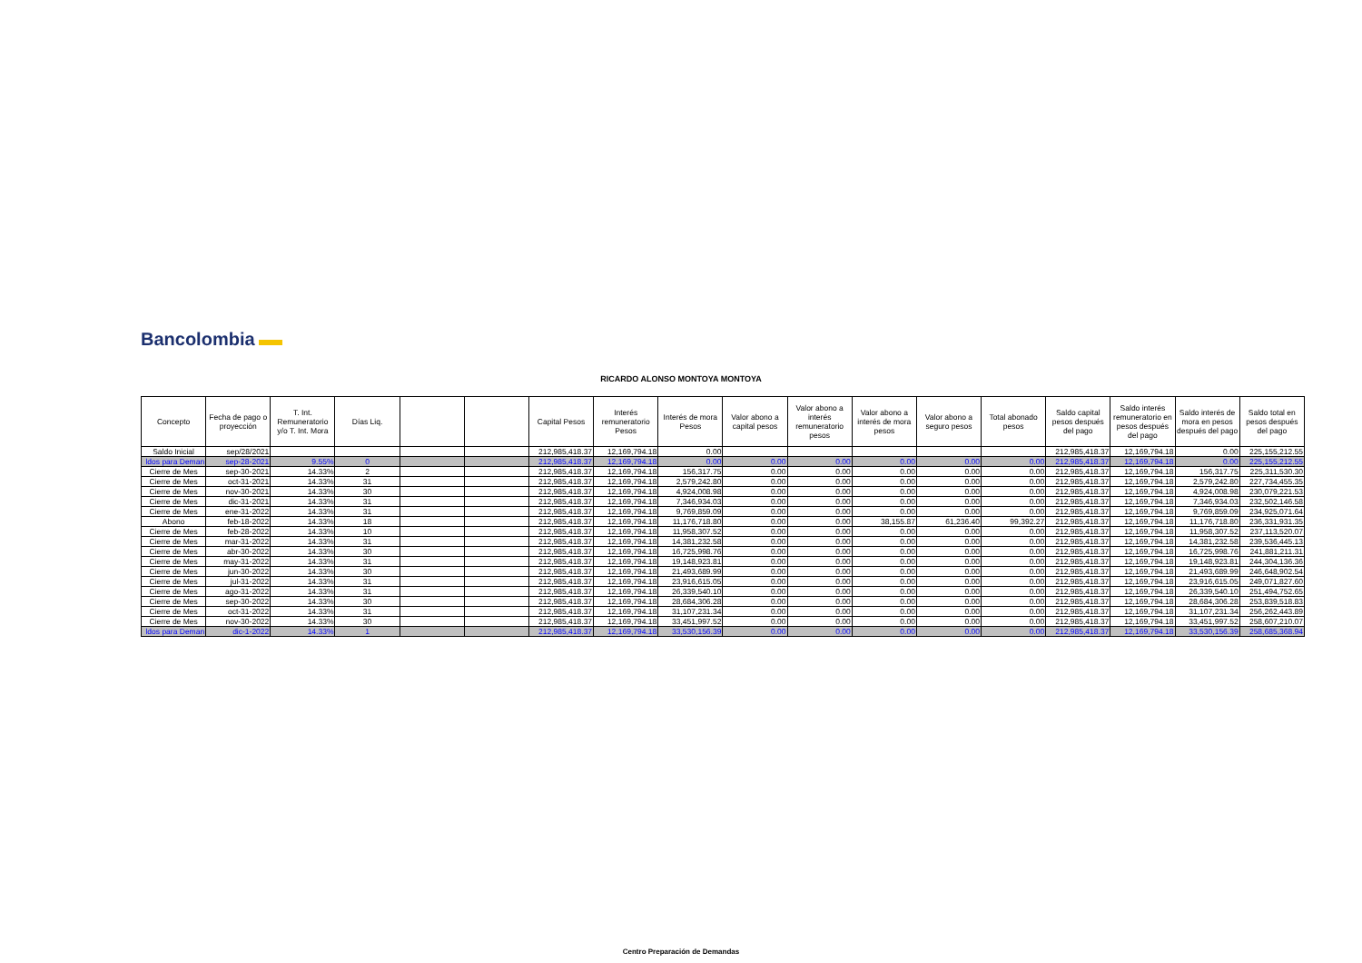Bancolombia
RICARDO ALONSO MONTOYA MONTOYA
| Concepto | Fecha de pago o proyección | T. Int. Remuneratorio y/o T. Int. Mora | Días Liq. | | | Capital Pesos | Interés remuneratorio Pesos | Interés de mora Pesos | Valor abono a capital pesos | Valor abono a interés remuneratorio pesos | Valor abono a interés de mora pesos | Valor abono a seguro pesos | Total abonado pesos | Saldo capital pesos después del pago | Saldo interés remuneratorio en pesos después del pago | Saldo interés de mora en pesos después del pago | Saldo total en pesos después del pago |
| --- | --- | --- | --- | --- | --- | --- | --- | --- | --- | --- | --- | --- | --- | --- | --- | --- | --- |
| Saldo Inicial | sep/28/2021 | | | | | 212,985,418.37 | 12,169,794.18 | 0.00 | | | | | | 212,985,418.37 | 12,169,794.18 | 0.00 | 225,155,212.55 |
| ldos para Deman | sep-28-2021 | 9.55% | 0 | | | 212,985,418.37 | 12,169,794.18 | 0.00 | 0.00 | 0.00 | 0.00 | 0.00 | 0.00 | 212,985,418.37 | 12,169,794.18 | 0.00 | 225,155,212.55 |
| Cierre de Mes | sep-30-2021 | 14.33% | 2 | | | 212,985,418.37 | 12,169,794.18 | 156,317.75 | 0.00 | 0.00 | 0.00 | 0.00 | 0.00 | 212,985,418.37 | 12,169,794.18 | 156,317.75 | 225,311,530.30 |
| Cierre de Mes | oct-31-2021 | 14.33% | 31 | | | 212,985,418.37 | 12,169,794.18 | 2,579,242.80 | 0.00 | 0.00 | 0.00 | 0.00 | 0.00 | 212,985,418.37 | 12,169,794.18 | 2,579,242.80 | 227,734,455.35 |
| Cierre de Mes | nov-30-2021 | 14.33% | 30 | | | 212,985,418.37 | 12,169,794.18 | 4,924,008.98 | 0.00 | 0.00 | 0.00 | 0.00 | 0.00 | 212,985,418.37 | 12,169,794.18 | 4,924,008.98 | 230,079,221.53 |
| Cierre de Mes | dic-31-2021 | 14.33% | 31 | | | 212,985,418.37 | 12,169,794.18 | 7,346,934.03 | 0.00 | 0.00 | 0.00 | 0.00 | 0.00 | 212,985,418.37 | 12,169,794.18 | 7,346,934.03 | 232,502,146.58 |
| Cierre de Mes | ene-31-2022 | 14.33% | 31 | | | 212,985,418.37 | 12,169,794.18 | 9,769,859.09 | 0.00 | 0.00 | 0.00 | 0.00 | 0.00 | 212,985,418.37 | 12,169,794.18 | 9,769,859.09 | 234,925,071.64 |
| Abono | feb-18-2022 | 14.33% | 18 | | | 212,985,418.37 | 12,169,794.18 | 11,176,718.80 | 0.00 | 0.00 | 38,155.87 | 61,236.40 | 99,392.27 | 212,985,418.37 | 12,169,794.18 | 11,176,718.80 | 236,331,931.35 |
| Cierre de Mes | feb-28-2022 | 14.33% | 10 | | | 212,985,418.37 | 12,169,794.18 | 11,958,307.52 | 0.00 | 0.00 | 0.00 | 0.00 | 0.00 | 212,985,418.37 | 12,169,794.18 | 11,958,307.52 | 237,113,520.07 |
| Cierre de Mes | mar-31-2022 | 14.33% | 31 | | | 212,985,418.37 | 12,169,794.18 | 14,381,232.58 | 0.00 | 0.00 | 0.00 | 0.00 | 0.00 | 212,985,418.37 | 12,169,794.18 | 14,381,232.58 | 239,536,445.13 |
| Cierre de Mes | abr-30-2022 | 14.33% | 30 | | | 212,985,418.37 | 12,169,794.18 | 16,725,998.76 | 0.00 | 0.00 | 0.00 | 0.00 | 0.00 | 212,985,418.37 | 12,169,794.18 | 16,725,998.76 | 241,881,211.31 |
| Cierre de Mes | may-31-2022 | 14.33% | 31 | | | 212,985,418.37 | 12,169,794.18 | 19,148,923.81 | 0.00 | 0.00 | 0.00 | 0.00 | 0.00 | 212,985,418.37 | 12,169,794.18 | 19,148,923.81 | 244,304,136.36 |
| Cierre de Mes | jun-30-2022 | 14.33% | 30 | | | 212,985,418.37 | 12,169,794.18 | 21,493,689.99 | 0.00 | 0.00 | 0.00 | 0.00 | 0.00 | 212,985,418.37 | 12,169,794.18 | 21,493,689.99 | 246,648,902.54 |
| Cierre de Mes | jul-31-2022 | 14.33% | 31 | | | 212,985,418.37 | 12,169,794.18 | 23,916,615.05 | 0.00 | 0.00 | 0.00 | 0.00 | 0.00 | 212,985,418.37 | 12,169,794.18 | 23,916,615.05 | 249,071,827.60 |
| Cierre de Mes | ago-31-2022 | 14.33% | 31 | | | 212,985,418.37 | 12,169,794.18 | 26,339,540.10 | 0.00 | 0.00 | 0.00 | 0.00 | 0.00 | 212,985,418.37 | 12,169,794.18 | 26,339,540.10 | 251,494,752.65 |
| Cierre de Mes | sep-30-2022 | 14.33% | 30 | | | 212,985,418.37 | 12,169,794.18 | 28,684,306.28 | 0.00 | 0.00 | 0.00 | 0.00 | 0.00 | 212,985,418.37 | 12,169,794.18 | 28,684,306.28 | 253,839,518.83 |
| Cierre de Mes | oct-31-2022 | 14.33% | 31 | | | 212,985,418.37 | 12,169,794.18 | 31,107,231.34 | 0.00 | 0.00 | 0.00 | 0.00 | 0.00 | 212,985,418.37 | 12,169,794.18 | 31,107,231.34 | 256,262,443.89 |
| Cierre de Mes | nov-30-2022 | 14.33% | 30 | | | 212,985,418.37 | 12,169,794.18 | 33,451,997.52 | 0.00 | 0.00 | 0.00 | 0.00 | 0.00 | 212,985,418.37 | 12,169,794.18 | 33,451,997.52 | 258,607,210.07 |
| ldos para Deman | dic-1-2022 | 14.33% | 1 | | | 212,985,418.37 | 12,169,794.18 | 33,530,156.39 | 0.00 | 0.00 | 0.00 | 0.00 | 0.00 | 212,985,418.37 | 12,169,794.18 | 33,530,156.39 | 258,685,368.94 |
Centro Preparación de Demandas